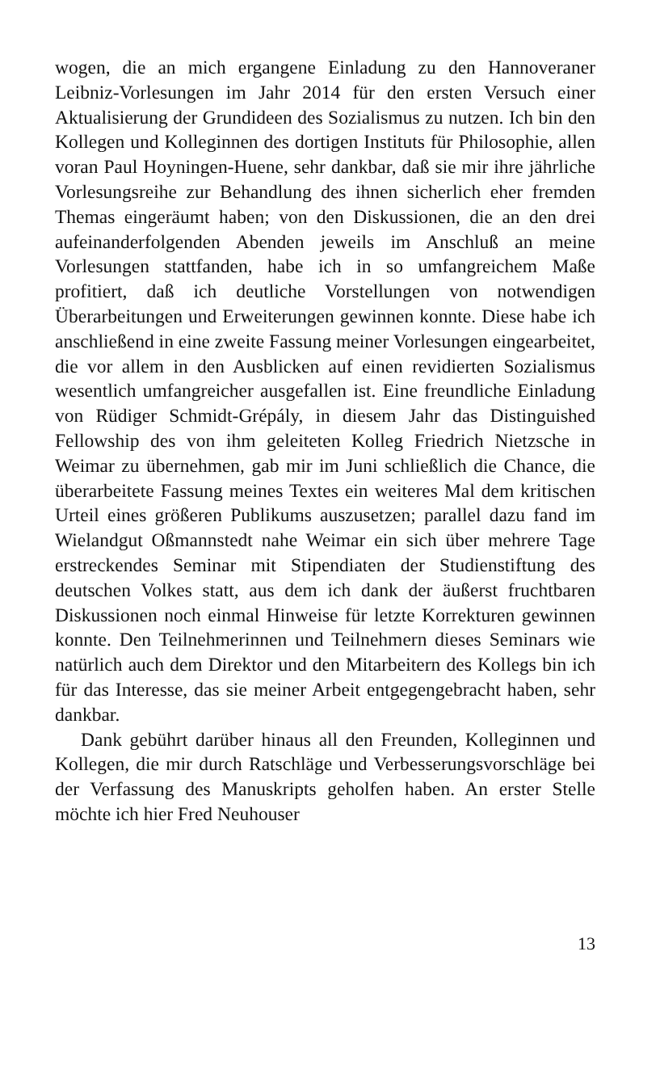wogen, die an mich ergangene Einladung zu den Hannoveraner Leibniz-Vorlesungen im Jahr 2014 für den ersten Versuch einer Aktualisierung der Grundideen des Sozialismus zu nutzen. Ich bin den Kollegen und Kolleginnen des dortigen Instituts für Philosophie, allen voran Paul Hoyningen-Huene, sehr dankbar, daß sie mir ihre jährliche Vorlesungsreihe zur Behandlung des ihnen sicherlich eher fremden Themas eingeräumt haben; von den Diskussionen, die an den drei aufeinanderfolgenden Abenden jeweils im Anschluß an meine Vorlesungen stattfanden, habe ich in so umfangreichem Maße profitiert, daß ich deutliche Vorstellungen von notwendigen Überarbeitungen und Erweiterungen gewinnen konnte. Diese habe ich anschließend in eine zweite Fassung meiner Vorlesungen eingearbeitet, die vor allem in den Ausblicken auf einen revidierten Sozialismus wesentlich umfangreicher ausgefallen ist. Eine freundliche Einladung von Rüdiger Schmidt-Grépály, in diesem Jahr das Distinguished Fellowship des von ihm geleiteten Kolleg Friedrich Nietzsche in Weimar zu übernehmen, gab mir im Juni schließlich die Chance, die überarbeitete Fassung meines Textes ein weiteres Mal dem kritischen Urteil eines größeren Publikums auszusetzen; parallel dazu fand im Wielandgut Oßmannstedt nahe Weimar ein sich über mehrere Tage erstreckendes Seminar mit Stipendiaten der Studienstiftung des deutschen Volkes statt, aus dem ich dank der äußerst fruchtbaren Diskussionen noch einmal Hinweise für letzte Korrekturen gewinnen konnte. Den Teilnehmerinnen und Teilnehmern dieses Seminars wie natürlich auch dem Direktor und den Mitarbeitern des Kollegs bin ich für das Interesse, das sie meiner Arbeit entgegengebracht haben, sehr dankbar.
Dank gebührt darüber hinaus all den Freunden, Kolleginnen und Kollegen, die mir durch Ratschläge und Verbesserungsvorschläge bei der Verfassung des Manuskripts geholfen haben. An erster Stelle möchte ich hier Fred Neuhouser
13